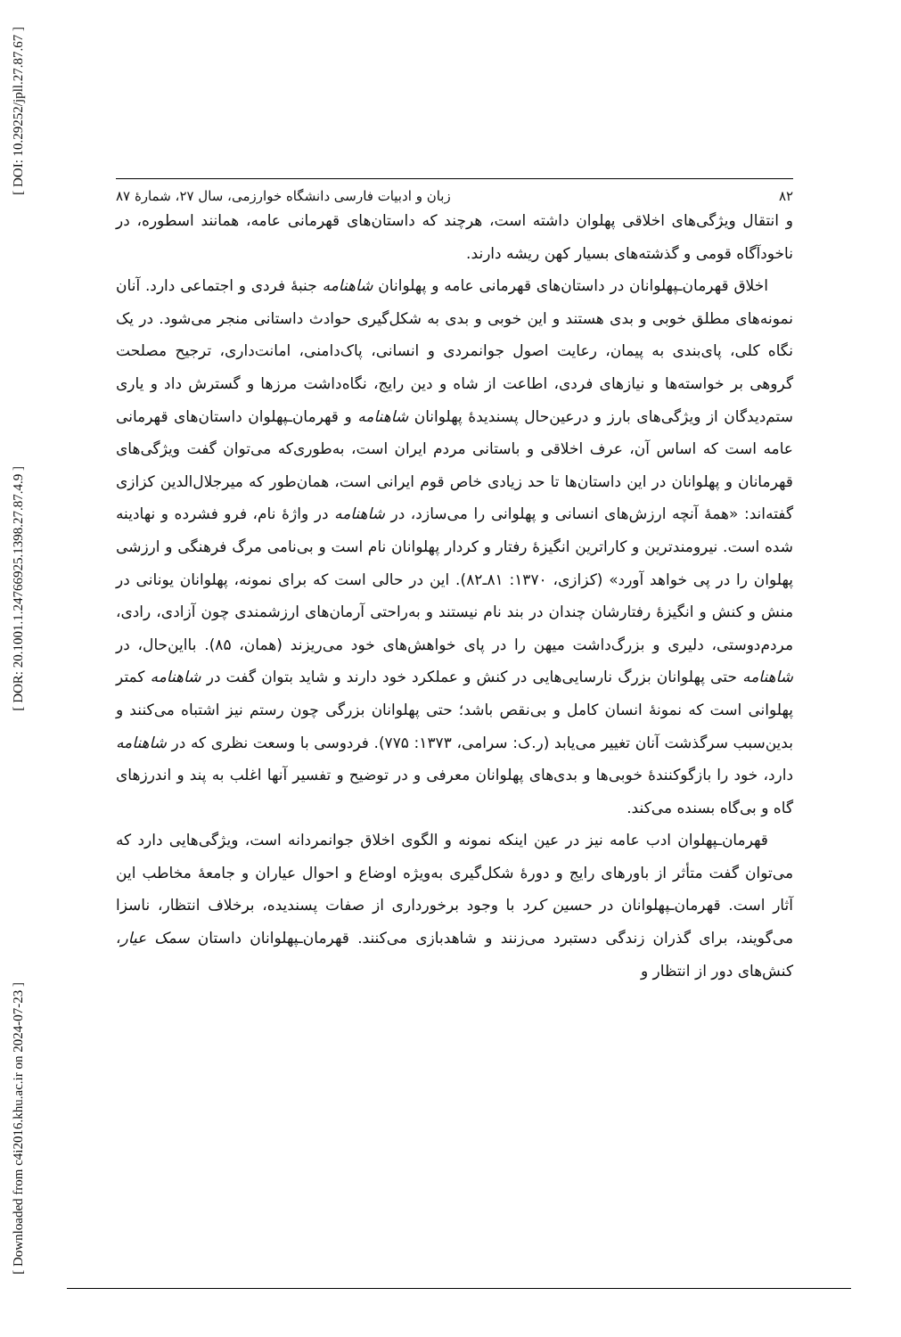[ DOI: 10.29252/jpll.27.87.67 ]
[ DOR: 20.1001.1.24766925.1398.27.87.4.9 ]
[ Downloaded from c4i2016.khu.ac.ir on 2024-07-23 ]
۸۲ زبان و ادبیات فارسی دانشگاه خوارزمی، سال ۲۷، شمارهٔ ۸۷
و انتقال ویژگی‌های اخلاقی پهلوان داشته است، هرچند که داستان‌های قهرمانی عامه، همانند اسطوره، در ناخودآگاه قومی و گذشته‌های بسیار کهن ریشه دارند.
اخلاق قهرمان‌ـپهلوانان در داستان‌های قهرمانی عامه و پهلوانان شاهنامه جنبهٔ فردی و اجتماعی دارد. آنان نمونه‌های مطلق خوبی و بدی هستند و این خوبی و بدی به شکل‌گیری حوادث داستانی منجر می‌شود. در یک نگاه کلی، پای‌بندی به پیمان، رعایت اصول جوانمردی و انسانی، پاک‌دامنی، امانت‌داری، ترجیح مصلحت گروهی بر خواسته‌ها و نیازهای فردی، اطاعت از شاه و دین رایج، نگاه‌داشت مرزها و گسترش داد و یاری ستم‌دیدگان از ویژگی‌های بارز و درعین‌حال پسندیدهٔ پهلوانان شاهنامه و قهرمان‌ـپهلوان داستان‌های قهرمانی عامه است که اساس آن، عرف اخلاقی و باستانی مردم ایران است، به‌طوری‌که می‌توان گفت ویژگی‌های قهرمانان و پهلوانان در این داستان‌ها تا حد زیادی خاص قوم ایرانی است، همان‌طور که میرجلال‌الدین کزازی گفته‌اند: «همهٔ آنچه ارزش‌های انسانی و پهلوانی را می‌سازد، در شاهنامه در واژهٔ نام، فرو فشرده و نهادینه شده است. نیرومندترین و کاراترین انگیزهٔ رفتار و کردار پهلوانان نام است و بی‌نامی مرگ فرهنگی و ارزشی پهلوان را در پی خواهد آورد» (کزازی، ۱۳۷۰: ۸۱ـ۸۲). این در حالی است که برای نمونه، پهلوانان یونانی در منش و کنش و انگیزهٔ رفتارشان چندان در بند نام نیستند و به‌راحتی آرمان‌های ارزشمندی چون آزادی، رادی، مردم‌دوستی، دلیری و بزرگ‌داشت میهن را در پای خواهش‌های خود می‌ریزند (همان، ۸۵). بااین‌حال، در شاهنامه حتی پهلوانان بزرگ نارسایی‌هایی در کنش و عملکرد خود دارند و شاید بتوان گفت در شاهنامه کمتر پهلوانی است که نمونهٔ انسان کامل و بی‌نقص باشد؛ حتی پهلوانان بزرگی چون رستم نیز اشتباه می‌کنند و بدین‌سبب سرگذشت آنان تغییر می‌یابد (ر.ک: سرامی، ۱۳۷۳: ۷۷۵). فردوسی با وسعت نظری که در شاهنامه دارد، خود را بازگوکنندهٔ خوبی‌ها و بدی‌های پهلوانان معرفی و در توضیح و تفسیر آنها اغلب به پند و اندرزهای گاه و بی‌گاه بسنده می‌کند.
قهرمان‌ـپهلوان ادب عامه نیز در عین اینکه نمونه و الگوی اخلاق جوانمردانه است، ویژگی‌هایی دارد که می‌توان گفت متأثر از باورهای رایج و دورهٔ شکل‌گیری به‌ویژه اوضاع و احوال عیاران و جامعهٔ مخاطب این آثار است. قهرمان‌ـپهلوانان در حسین کرد با وجود برخورداری از صفات پسندیده، برخلاف انتظار، ناسزا می‌گویند، برای گذران زندگی دستبرد می‌زنند و شاهدبازی می‌کنند. قهرمان‌ـپهلوانان داستان سمک عیار، کنش‌های دور از انتظار و